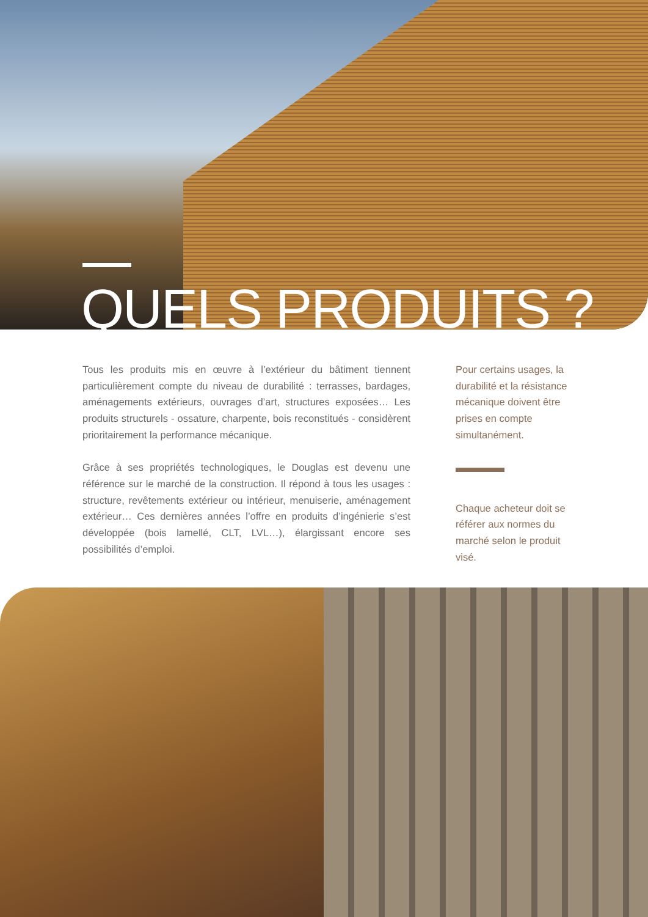QUELS PRODUITS ?
Tous les produits mis en œuvre à l’extérieur du bâtiment tiennent particulièrement compte du niveau de durabilité : terrasses, bardages, aménagements extérieurs, ouvrages d’art, structures exposées… Les produits structurels - ossature, charpente, bois reconstitués - considèrent prioritairement la performance mécanique.
Grâce à ses propriétés technologiques, le Douglas est devenu une référence sur le marché de la construction. Il répond à tous les usages : structure, revêtements extérieur ou intérieur, menuiserie, aménagement extérieur… Ces dernières années l’offre en produits d’ingénierie s’est développée (bois lamellé, CLT, LVL…), élargissant encore ses possibilités d’emploi.
Pour certains usages, la durabilité et la résistance mécanique doivent être prises en compte simultanément.
Chaque acheteur doit se référer aux normes du marché selon le produit visé.